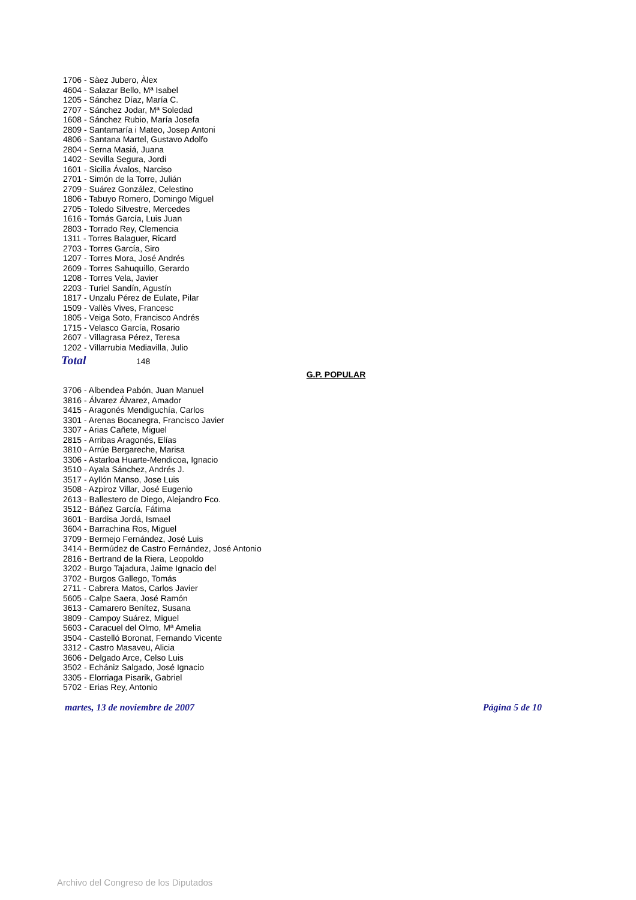1706 - Sàez Jubero, Àlex
4604 - Salazar Bello, Mª Isabel
1205 - Sánchez Díaz, María C.
2707 - Sánchez Jodar, Mª Soledad
1608 - Sánchez Rubio, María Josefa
2809 - Santamaría i Mateo, Josep Antoni
4806 - Santana Martel, Gustavo Adolfo
2804 - Serna Masiá, Juana
1402 - Sevilla Segura, Jordi
1601 - Sicilia Ávalos, Narciso
2701 - Simón de la Torre, Julián
2709 - Suárez González, Celestino
1806 - Tabuyo Romero, Domingo Miguel
2705 - Toledo Silvestre, Mercedes
1616 - Tomás García, Luis Juan
2803 - Torrado Rey, Clemencia
1311 - Torres Balaguer, Ricard
2703 - Torres García, Siro
1207 - Torres Mora, José Andrés
2609 - Torres Sahuquillo, Gerardo
1208 - Torres Vela, Javier
2203 - Turiel Sandín, Agustín
1817 - Unzalu Pérez de Eulate, Pilar
1509 - Vallès Vives, Francesc
1805 - Veiga Soto, Francisco Andrés
1715 - Velasco García, Rosario
2607 - Villagrasa Pérez, Teresa
1202 - Villarrubia Mediavilla, Julio
Total 148
G.P. POPULAR
3706 - Albendea Pabón, Juan Manuel
3816 - Álvarez Álvarez, Amador
3415 - Aragonés Mendiguchía, Carlos
3301 - Arenas Bocanegra, Francisco Javier
3307 - Arias Cañete, Miguel
2815 - Arribas Aragonés, Elías
3810 - Arrúe Bergareche, Marisa
3306 - Astarloa Huarte-Mendicoa, Ignacio
3510 - Ayala Sánchez, Andrés J.
3517 - Ayllón Manso, Jose Luis
3508 - Azpiroz Villar, José Eugenio
2613 - Ballestero de Diego, Alejandro Fco.
3512 - Báñez García, Fátima
3601 - Bardisa Jordá, Ismael
3604 - Barrachina Ros, Miguel
3709 - Bermejo Fernández, José Luis
3414 - Bermúdez de Castro Fernández, José Antonio
2816 - Bertrand de la Riera, Leopoldo
3202 - Burgo Tajadura, Jaime Ignacio del
3702 - Burgos Gallego, Tomás
2711 - Cabrera Matos, Carlos Javier
5605 - Calpe Saera, José Ramón
3613 - Camarero Benítez, Susana
3809 - Campoy Suárez, Miguel
5603 - Caracuel del Olmo, Mª Amelia
3504 - Castelló Boronat, Fernando Vicente
3312 - Castro Masaveu, Alicia
3606 - Delgado Arce, Celso Luis
3502 - Echániz Salgado, José Ignacio
3305 - Elorriaga Pisarik, Gabriel
5702 - Erias Rey, Antonio
martes, 13 de noviembre de 2007 Página 5 de 10
Archivo del Congreso de los Diputados